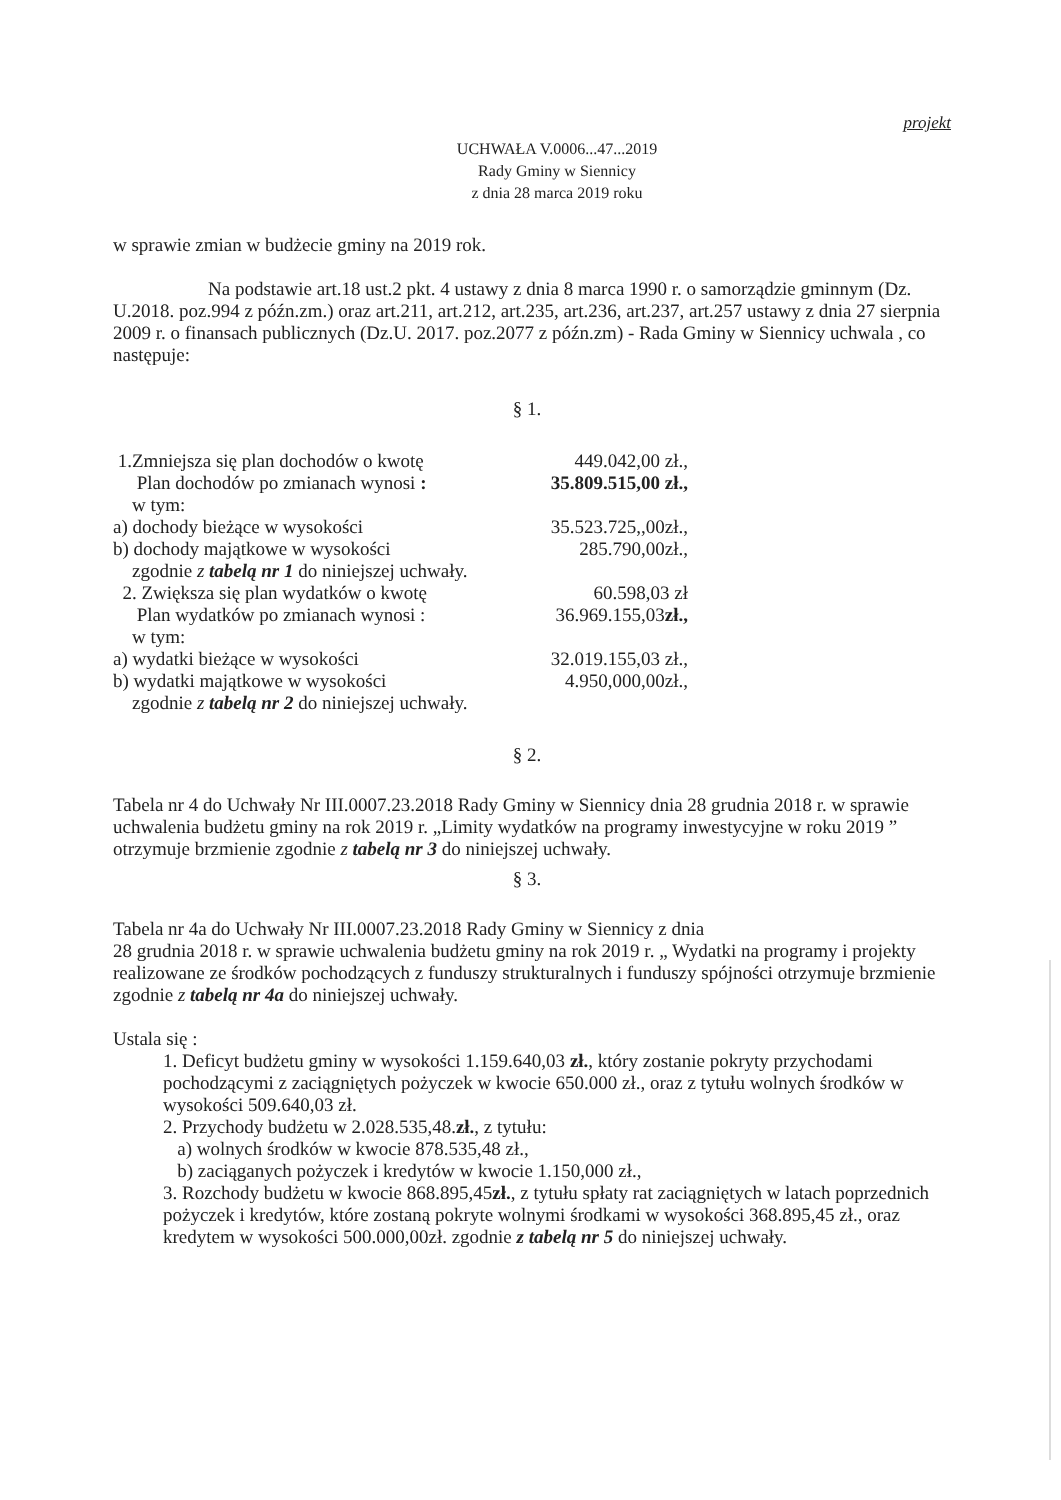projekt
UCHWAŁA V.0006...47...2019
Rady Gminy w Siennicy
z dnia 28 marca 2019 roku
w sprawie zmian w budżecie gminy na 2019 rok.
Na podstawie art.18 ust.2 pkt. 4 ustawy z dnia 8 marca 1990 r. o samorządzie gminnym (Dz. U.2018. poz.994 z późn.zm.) oraz art.211, art.212, art.235, art.236, art.237, art.257 ustawy z dnia 27 sierpnia 2009 r. o finansach publicznych (Dz.U. 2017. poz.2077 z późn.zm) - Rada Gminy w Siennicy uchwala , co następuje:
§ 1.
1.Zmniejsza się plan dochodów o kwotę 449.042,00 zł.,
Plan dochodów po zmianach wynosi : 35.809.515,00 zł.,
w tym:
a) dochody bieżące w wysokości 35.523.725,,00zł.,
b) dochody majątkowe w wysokości 285.790,00zł.,
zgodnie z tabelą nr 1 do niniejszej uchwały.
2. Zwiększa się plan wydatków o kwotę 60.598,03 zł
Plan wydatków po zmianach wynosi : 36.969.155,03zł.,
w tym:
a) wydatki bieżące w wysokości 32.019.155,03 zł.,
b) wydatki majątkowe w wysokości 4.950,000,00zł.,
zgodnie z tabelą nr 2 do niniejszej uchwały.
§ 2.
Tabela nr 4 do Uchwały Nr III.0007.23.2018 Rady Gminy w Siennicy dnia 28 grudnia 2018 r. w sprawie uchwalenia budżetu gminy na rok 2019 r. „Limity wydatków na programy inwestycyjne w roku 2019 ” otrzymuje brzmienie zgodnie z tabelą nr 3 do niniejszej uchwały.
§ 3.
Tabela nr 4a do Uchwały Nr III.0007.23.2018 Rady Gminy w Siennicy z dnia
28 grudnia 2018 r. w sprawie uchwalenia budżetu gminy na rok 2019 r. „ Wydatki na programy i projekty realizowane ze środków pochodzących z funduszy strukturalnych i funduszy spójności otrzymuje brzmienie zgodnie z tabelą nr 4a do niniejszej uchwały.
Ustala się :
1. Deficyt budżetu gminy w wysokości 1.159.640,03 zł., który zostanie pokryty przychodami pochodzącymi z zaciągniętych pożyczek w kwocie 650.000 zł., oraz z tytułu wolnych środków w wysokości 509.640,03 zł.
2. Przychody budżetu w 2.028.535,48.zł., z tytułu:
a) wolnych środków w kwocie 878.535,48 zł.,
b) zaciąganych pożyczek i kredytów w kwocie 1.150,000 zł.,
3. Rozchody budżetu w kwocie 868.895,45zł., z tytułu spłaty rat zaciągniętych w latach poprzednich pożyczek i kredytów, które zostaną pokryte wolnymi środkami w wysokości 368.895,45 zł., oraz kredytem w wysokości 500.000,00zł. zgodnie z tabelą nr 5 do niniejszej uchwały.